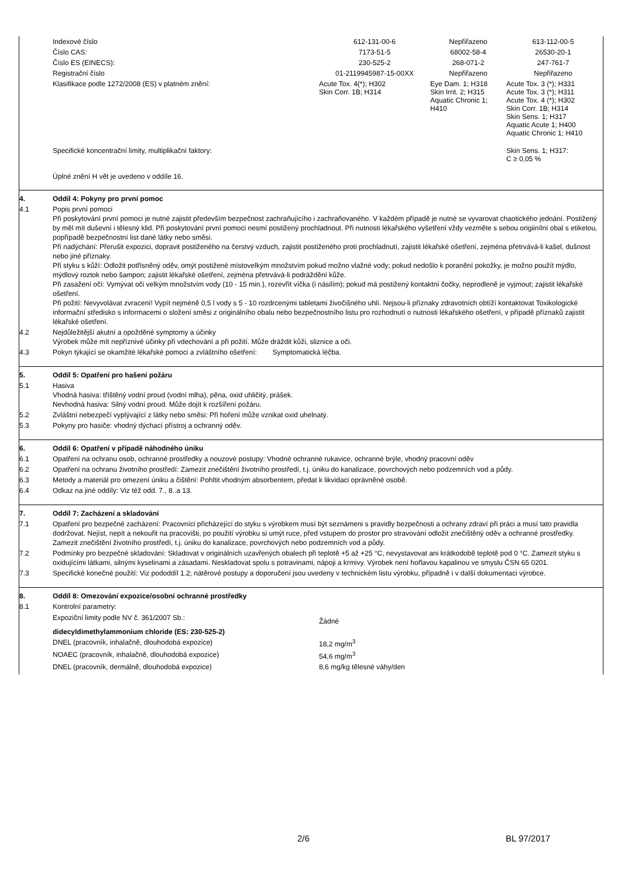| Indexové číslo | 612-131-00-6 | Nepřiřazeno | 613-112-00-5 |
| Číslo CAS: | 7173-51-5 | 68002-58-4 | 26530-20-1 |
| Číslo ES (EINECS): | 230-525-2 | 268-071-2 | 247-761-7 |
| Registrační číslo | 01-2119945987-15-00XX | Nepřiřazeno | Nepřiřazeno |
| Klasifikace podle 1272/2008 (ES) v platném znění: | Acute Tox. 4(*); H302 Skin Corr. 1B; H314 | Eye Dam. 1; H318 Skin Irrit. 2; H315 Aquatic Chronic 1; H410 | Acute Tox. 3 (*); H331 Acute Tox. 3 (*); H311 Acute Tox. 4 (*); H302 Skin Corr. 1B; H314 Skin Sens. 1; H317 Aquatic Acute 1; H400 Aquatic Chronic 1; H410 |
| Specifické koncentrační limity, multiplikační faktory: | | | Skin Sens. 1; H317: C ≥ 0,05 % |
| Úplné znění H vět je uvedeno v oddíle 16. | | | |
4. Oddíl 4: Pokyny pro první pomoc
4.1 Popis první pomoci
Při poskytování první pomoci je nutné zajistit především bezpečnost zachraňujícího i zachraňovaného. V každém případě je nutné se vyvarovat chaotického jednání. Postižený by měl mít duševní i tělesný klid. Při poskytování první pomoci nesmí postižený prochladnout. Při nutnosti lékařského vyšetření vždy vezměte s sebou origiinílní obal s etiketou, popřípadě bezpečnostní list dané látky nebo směsi.
Při nadýchání: Přerušit expozici, dopravit postiženého na čerstvý vzduch, zajistit postiženého proti prochladnutí, zajistit lékařské ošetření, zejména přetrvává-li kašel, dušnost nebo jiné příznaky.
Při styku s kůží: Odložit potřísněný oděv, omýt postižené místovelkým množstvím pokud možno vlažné vody; pokud nedošlo k poranění pokožky, je možno použít mýdlo, mýdlový roztok nebo šampon; zajistit lékařské ošetření, zejména přetrvává-li podráždění kůže.
Při zasažení očí: Vymývat oči velkým množstvím vody (10 - 15 min.), rozevřít víčka (i násilím); pokud má postižený kontaktní čočky, neprodleně je vyjmout; zajistit lékařské ošetření.
Při požití: Nevyvolávat zvracení! Vypít nejméně 0,5 l vody s 5 - 10 rozdrcenými tabletami živočišného uhlí. Nejsou-li příznaky zdravotních obtíží kontaktovat Toxikologické informační středisko s informacemi o složení směsi z originálního obalu nebo bezpečnostního listu pro rozhodnutí o nutnosti lékařského ošetření, v případě příznaků zajistit lékařské ošetření.
4.2 Nejdůležitější akutní a opožděné symptomy a účinky
Výrobek může mít nepříznivé účinky při vdechování a při požití. Může dráždit kůži, sliznice a oči.
4.3 Pokyn týkající se okamžité lékařské pomoci a zvláštního ošetření: Symptomatická léčba.
5. Oddíl 5: Opatření pro hašení požáru
5.1 Hasiva
Vhodná hasiva: tříštěný vodní proud (vodní mlha), pěna, oxid uhličitý, prášek.
Nevhodná hasiva: Silný vodní proud. Může dojít k rozšíření požáru.
5.2 Zvláštní nebezpečí vyplývající z látky nebo směsi: Při hoření může vznikat oxid uhelnatý.
5.3 Pokyny pro hasiče: vhodný dýchací přístroj a ochranný oděv.
6. Oddíl 6: Opatření v případě náhodného úniku
6.1 Opatření na ochranu osob, ochranné prostředky a nouzové postupy: Vhodné ochranné rukavice, ochranné brýle, vhodný pracovní oděv
6.2 Opatření na ochranu životního prostředí: Zamezit znečištění životního prostředí, t.j. úniku do kanalizace, povrchových nebo podzemních vod a půdy.
6.3 Metody a materiál pro omezení úniku a čištění: Pohltit vhodným absorbentem, předat k likvidaci oprávněné osobě.
6.4 Odkaz na jiné oddíly: Viz též odd. 7., 8..a 13.
7. Oddíl 7: Zacházení a skladování
7.1 Opatření pro bezpečné zacházení: Pracovníci přicházející do styku s výrobkem musí být seznámeni s pravidly bezpečnosti a ochrany zdraví při práci a musí tato pravidla dodržovat. Nejíst, nepít a nekouřit na pracovišti, po použití výrobku si umýt ruce, před vstupem do prostor pro stravování odložit znečištěný oděv a ochranné prostředky. Zamezit znečištění životního prostředí, t.j. úniku do kanalizace, povrchových nebo podzemních vod a půdy.
7.2 Podmínky pro bezpečné skladování: Skladovat v originálních uzavřených obalech při teplotě +5 až +25 °C, nevystavovat ani krátkodobě teplotě pod 0 °C. Zamezit styku s oxidujícími látkami, silnými kyselinami a zásadami. Neskladovat spolu s potravinami, nápoji a krmivy. Výrobek není hořlavou kapalinou ve smyslu ČSN 65 0201.
7.3 Specifické konečné použití: Viz pododdíl 1.2; nátěrové postupy a doporučení jsou uvedeny v technickém listu výrobku, případně i v další dokumentaci výrobce.
8. Oddíl 8: Omezování expozice/osobní ochranné prostředky
8.1 Kontrolní parametry:
| Expoziční limity podle NV č. 361/2007 Sb.: | Žádné |
| didecyldimethylammonium chloride (ES: 230-525-2) | |
| DNEL (pracovník, inhalačně, dlouhodobá expozice) | 18,2 mg/m<sup>3</sup> |
| NOAEC (pracovník, inhalačně, dlouhodobá expozice) | 54,6 mg/m<sup>3</sup> |
| DNEL (pracovník, dermálně, dlouhodobá expozice) | 8,6 mg/kg tělesné váhy/den |
2/6 BL 97/2017